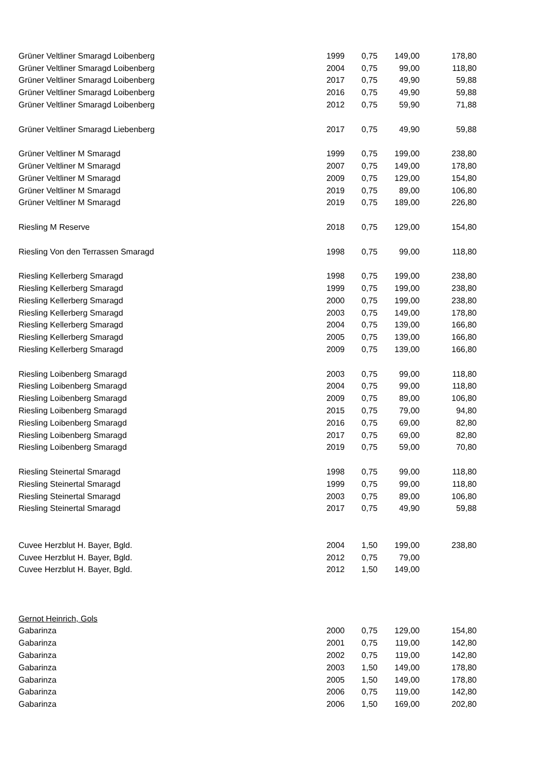| Grüner Veltliner Smaragd Loibenberg | 1999 | 0,75 | 149,00 | 178,80 |
| Grüner Veltliner Smaragd Loibenberg | 2004 | 0,75 | 99,00 | 118,80 |
| Grüner Veltliner Smaragd Loibenberg | 2017 | 0,75 | 49,90 | 59,88 |
| Grüner Veltliner Smaragd Loibenberg | 2016 | 0,75 | 49,90 | 59,88 |
| Grüner Veltliner Smaragd Loibenberg | 2012 | 0,75 | 59,90 | 71,88 |
| Grüner Veltliner Smaragd Liebenberg | 2017 | 0,75 | 49,90 | 59,88 |
| Grüner Veltliner M Smaragd | 1999 | 0,75 | 199,00 | 238,80 |
| Grüner Veltliner M Smaragd | 2007 | 0,75 | 149,00 | 178,80 |
| Grüner Veltliner M Smaragd | 2009 | 0,75 | 129,00 | 154,80 |
| Grüner Veltliner M Smaragd | 2019 | 0,75 | 89,00 | 106,80 |
| Grüner Veltliner M Smaragd | 2019 | 0,75 | 189,00 | 226,80 |
| Riesling M Reserve | 2018 | 0,75 | 129,00 | 154,80 |
| Riesling Von den Terrassen Smaragd | 1998 | 0,75 | 99,00 | 118,80 |
| Riesling Kellerberg Smaragd | 1998 | 0,75 | 199,00 | 238,80 |
| Riesling Kellerberg Smaragd | 1999 | 0,75 | 199,00 | 238,80 |
| Riesling Kellerberg Smaragd | 2000 | 0,75 | 199,00 | 238,80 |
| Riesling Kellerberg Smaragd | 2003 | 0,75 | 149,00 | 178,80 |
| Riesling Kellerberg Smaragd | 2004 | 0,75 | 139,00 | 166,80 |
| Riesling Kellerberg Smaragd | 2005 | 0,75 | 139,00 | 166,80 |
| Riesling Kellerberg Smaragd | 2009 | 0,75 | 139,00 | 166,80 |
| Riesling Loibenberg Smaragd | 2003 | 0,75 | 99,00 | 118,80 |
| Riesling Loibenberg Smaragd | 2004 | 0,75 | 99,00 | 118,80 |
| Riesling Loibenberg Smaragd | 2009 | 0,75 | 89,00 | 106,80 |
| Riesling Loibenberg Smaragd | 2015 | 0,75 | 79,00 | 94,80 |
| Riesling Loibenberg Smaragd | 2016 | 0,75 | 69,00 | 82,80 |
| Riesling Loibenberg Smaragd | 2017 | 0,75 | 69,00 | 82,80 |
| Riesling Loibenberg Smaragd | 2019 | 0,75 | 59,00 | 70,80 |
| Riesling Steinertal Smaragd | 1998 | 0,75 | 99,00 | 118,80 |
| Riesling Steinertal Smaragd | 1999 | 0,75 | 99,00 | 118,80 |
| Riesling Steinertal Smaragd | 2003 | 0,75 | 89,00 | 106,80 |
| Riesling Steinertal Smaragd | 2017 | 0,75 | 49,90 | 59,88 |
| Cuvee Herzblut H. Bayer, Bgld. | 2004 | 1,50 | 199,00 | 238,80 |
| Cuvee Herzblut H. Bayer, Bgld. | 2012 | 0,75 | 79,00 | |
| Cuvee Herzblut H. Bayer, Bgld. | 2012 | 1,50 | 149,00 | |
| Gernot Heinrich, Gols | | | | |
| Gabarinza | 2000 | 0,75 | 129,00 | 154,80 |
| Gabarinza | 2001 | 0,75 | 119,00 | 142,80 |
| Gabarinza | 2002 | 0,75 | 119,00 | 142,80 |
| Gabarinza | 2003 | 1,50 | 149,00 | 178,80 |
| Gabarinza | 2005 | 1,50 | 149,00 | 178,80 |
| Gabarinza | 2006 | 0,75 | 119,00 | 142,80 |
| Gabarinza | 2006 | 1,50 | 169,00 | 202,80 |